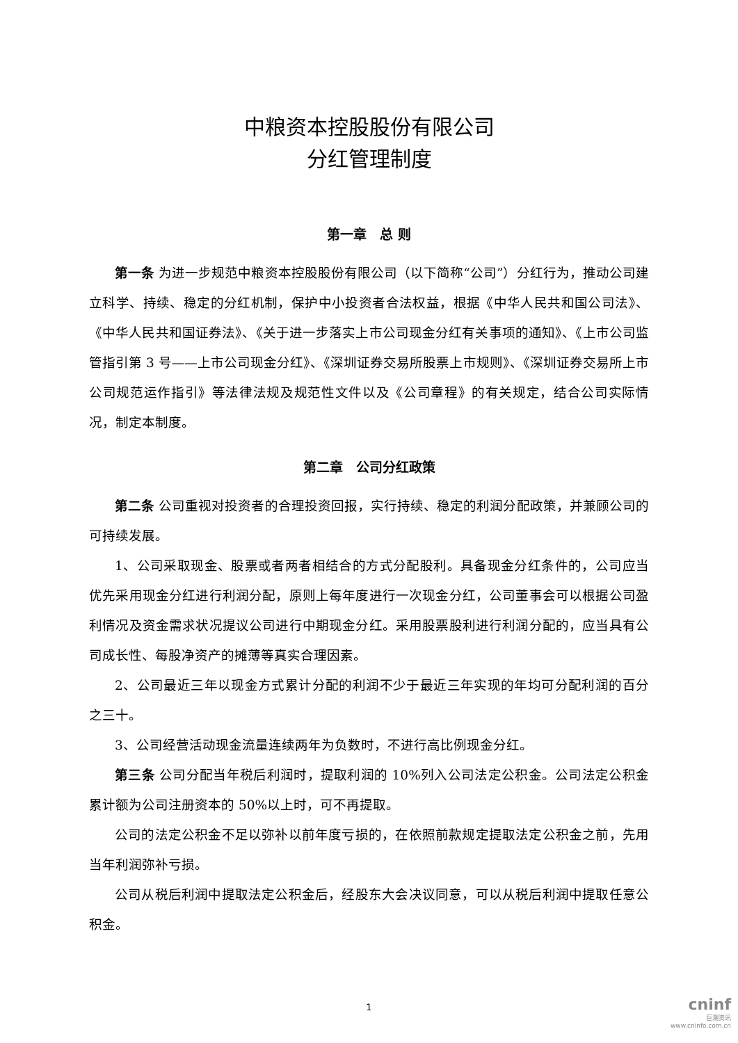中粮资本控股股份有限公司
分红管理制度
第一章　总 则
第一条 为进一步规范中粮资本控股股份有限公司（以下简称“公司”）分红行为，推动公司建立科学、持续、稳定的分红机制，保护中小投资者合法权益，根据《中华人民共和国公司法》、《中华人民共和国证券法》、《关于进一步落实上市公司现金分红有关事项的通知》、《上市公司监管指引第 3 号——上市公司现金分红》、《深圳证券交易所股票上市规则》、《深圳证券交易所上市公司规范运作指引》等法律法规及规范性文件以及《公司章程》的有关规定，结合公司实际情况，制定本制度。
第二章　公司分红政策
第二条 公司重视对投资者的合理投资回报，实行持续、稳定的利润分配政策，并兼顾公司的可持续发展。
1、公司采取现金、股票或者两者相结合的方式分配股利。具备现金分红条件的，公司应当优先采用现金分红进行利润分配，原则上每年度进行一次现金分红，公司董事会可以根据公司盈利情况及资金需求状况提议公司进行中期现金分红。采用股票股利进行利润分配的，应当具有公司成长性、每股净资产的摊薄等真实合理因素。
2、公司最近三年以现金方式累计分配的利润不少于最近三年实现的年均可分配利润的百分之三十。
3、公司经营活动现金流量连续两年为负数时，不进行高比例现金分红。
第三条 公司分配当年税后利润时，提取利润的 10%列入公司法定公积金。公司法定公积金累计额为公司注册资本的 50%以上时，可不再提取。
公司的法定公积金不足以弥补以前年度亏损的，在依照前款规定提取法定公积金之前，先用当年利润弥补亏损。
公司从税后利润中提取法定公积金后，经股东大会决议同意，可以从税后利润中提取任意公积金。
1
cninf
巨潮资讯
www.cninfo.com.cn